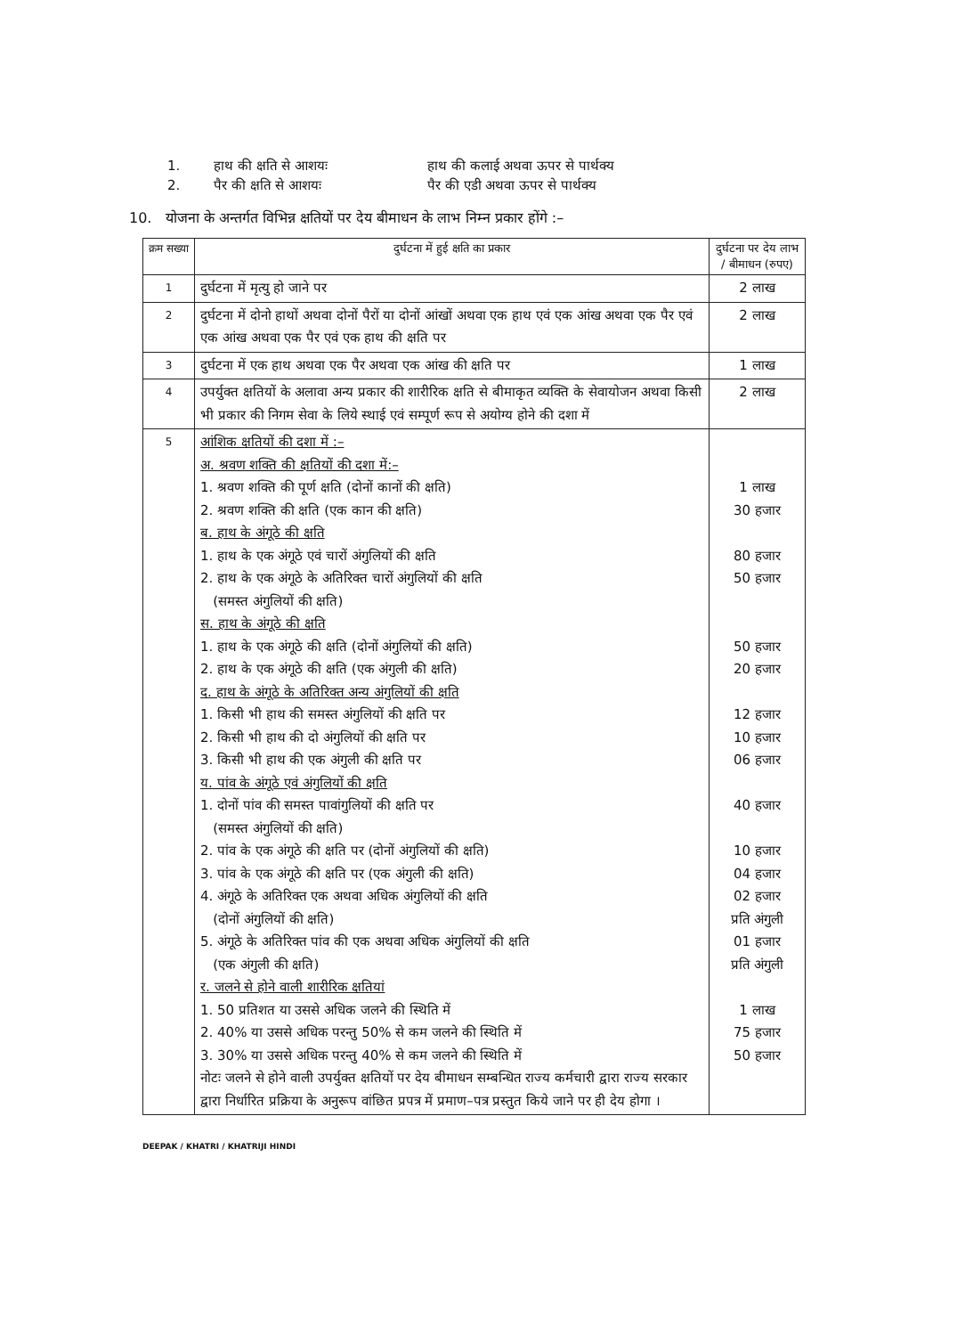1. हाथ की क्षति से आशयः हाथ की कलाई अथवा ऊपर से पार्थक्य
2. पैर की क्षति से आशयः पैर की एडी अथवा ऊपर से पार्थक्य
10. योजना के अन्तर्गत विभिन्न क्षतियों पर देय बीमाधन के लाभ निम्न प्रकार होंगे :–
| क्रम सख्या | दुर्घटना में हुई क्षति का प्रकार | दुर्घटना पर देय लाभ / बीमाधन (रुपए) |
| 1 | दुर्घटना में मृत्यु हो जाने पर | 2 लाख |
| 2 | दुर्घटना में दोनो हाथों अथवा दोनों पैरों या दोनों आंखों अथवा एक हाथ एवं एक आंख अथवा एक पैर एवं एक आंख अथवा एक पैर एवं एक हाथ की क्षति पर | 2 लाख |
| 3 | दुर्घटना में एक हाथ अथवा एक पैर अथवा एक आंख की क्षति पर | 1 लाख |
| 4 | उपर्युक्त क्षतियों के अलावा अन्य प्रकार की शारीरिक क्षति से बीमाकृत व्यक्ति के सेवायोजन अथवा किसी भी प्रकार की निगम सेवा के लिये स्थाई एवं सम्पूर्ण रूप से अयोग्य होने की दशा में | 2 लाख |
| 5 | आंशिक क्षतियों की दशा में :– अ. श्रवण शक्ति की क्षतियों की दशा में:– 1. श्रवण शक्ति की पूर्ण क्षति (दोनों कानों की क्षति) 2. श्रवण शक्ति की क्षति (एक कान की क्षति) ब. हाथ के अंगूठे की क्षति 1. हाथ के एक अंगूठे एवं चारों अंगुलियों की क्षति 2. हाथ के एक अंगूठे के अतिरिक्त चारों अंगुलियों की क्षति (समस्त अंगुलियों की क्षति) स. हाथ के अंगूठे की क्षति 1. हाथ के एक अंगूठे की क्षति (दोनों अंगुलियों की क्षति) 2. हाथ के एक अंगूठे की क्षति (एक अंगुली की क्षति) द. हाथ के अंगूठे के अतिरिक्त अन्य अंगुलियों की क्षति 1. किसी भी हाथ की समस्त अंगुलियों की क्षति पर 2. किसी भी हाथ की दो अंगुलियों की क्षति पर 3. किसी भी हाथ की एक अंगुली की क्षति पर य. पांव के अंगूठे एवं अंगुलियों की क्षति 1. दोनों पांव की समस्त पावांगुलियों की क्षति पर (समस्त अंगुलियों की क्षति) 2. पांव के एक अंगूठे की क्षति पर (दोनों अंगुलियों की क्षति) 3. पांव के एक अंगूठे की क्षति पर (एक अंगुली की क्षति) 4. अंगूठे के अतिरिक्त एक अथवा अधिक अंगुलियों की क्षति (दोनों अंगुलियों की क्षति) 5. अंगूठे के अतिरिक्त पांव की एक अथवा अधिक अंगुलियों की क्षति (एक अंगुली की क्षति) र. जलने से होने वाली शारीरिक क्षतियां 1. 50 प्रतिशत या उससे अधिक जलने की स्थिति में 2. 40% या उससे अधिक परन्तु 50% से कम जलने की स्थिति में 3. 30% या उससे अधिक परन्तु 40% से कम जलने की स्थिति में नोटः जलने से होने वाली उपर्युक्त क्षतियों पर देय बीमाधन सम्बन्धित राज्य कर्मचारी द्वारा राज्य सरकार द्वारा निर्धारित प्रक्रिया के अनुरूप वांछित प्रपत्र में प्रमाण–पत्र प्रस्तुत किये जाने पर ही देय होगा । | 1 लाख 30 हजार 80 हजार 50 हजार 50 हजार 20 हजार 12 हजार 10 हजार 06 हजार 40 हजार 10 हजार 04 हजार 02 हजार प्रति अंगुली 01 हजार प्रति अंगुली 1 लाख 75 हजार 50 हजार |
DEEPAK / KHATRI / KHATRIJI HINDI